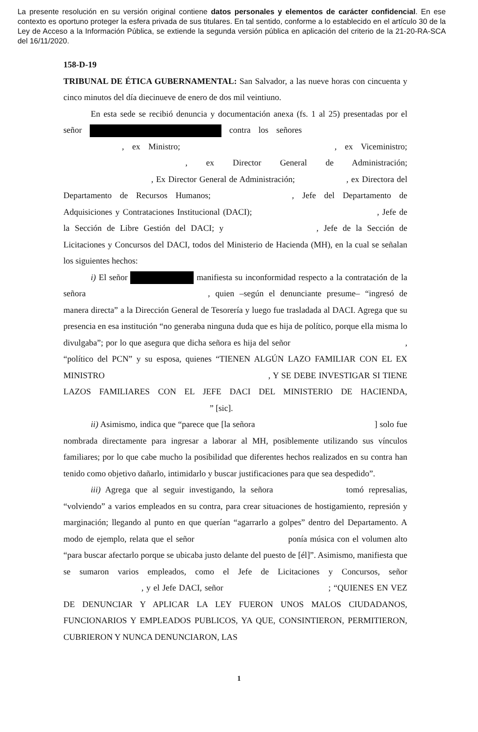La presente resolución en su versión original contiene datos personales y elementos de carácter confidencial. En ese contexto es oportuno proteger la esfera privada de sus titulares. En tal sentido, conforme a lo establecido en el artículo 30 de la Ley de Acceso a la Información Pública, se extiende la segunda versión pública en aplicación del criterio de la 21-20-RA-SCA del 16/11/2020.
158-D-19
TRIBUNAL DE ÉTICA GUBERNAMENTAL: San Salvador, a las nueve horas con cincuenta y cinco minutos del día diecinueve de enero de dos mil veintiuno.
En esta sede se recibió denuncia y documentación anexa (fs. 1 al 25) presentadas por el señor contra los señores , ex Ministro; , ex Viceministro; , ex Director General de Administración; , Ex Director General de Administración; , ex Directora del Departamento de Recursos Humanos; , Jefe del Departamento de Adquisiciones y Contrataciones Institucional (DACI); , Jefe de la Sección de Libre Gestión del DACI; y , Jefe de la Sección de Licitaciones y Concursos del DACI, todos del Ministerio de Hacienda (MH), en la cual se señalan los siguientes hechos:
i) El señor manifiesta su inconformidad respecto a la contratación de la señora , quien –según el denunciante presume– “ingresó de manera directa” a la Dirección General de Tesorería y luego fue trasladada al DACI. Agrega que su presencia en esa institución “no generaba ninguna duda que es hija de político, porque ella misma lo divulgaba”; por lo que asegura que dicha señora es hija del señor , “político del PCN” y su esposa, quienes “TIENEN ALGÚN LAZO FAMILIAR CON EL EX MINISTRO , Y SE DEBE INVESTIGAR SI TIENE LAZOS FAMILIARES CON EL JEFE DACI DEL MINISTERIO DE HACIENDA, ” [sic].
ii) Asimismo, indica que “parece que [la señora ] solo fue nombrada directamente para ingresar a laborar al MH, posiblemente utilizando sus vínculos familiares; por lo que cabe mucho la posibilidad que diferentes hechos realizados en su contra han tenido como objetivo dañarlo, intimidarlo y buscar justificaciones para que sea despedido”.
iii) Agrega que al seguir investigando, la señora tomó represalias, “volviendo” a varios empleados en su contra, para crear situaciones de hostigamiento, represión y marginación; llegando al punto en que querían “agarrarlo a golpes” dentro del Departamento. A modo de ejemplo, relata que el señor ponía música con el volumen alto “para buscar afectarlo porque se ubicaba justo delante del puesto de [él]”. Asimismo, manifiesta que se sumaron varios empleados, como el Jefe de Licitaciones y Concursos, señor , y el Jefe DACI, señor ; “QUIENES EN VEZ DE DENUNCIAR Y APLICAR LA LEY FUERON UNOS MALOS CIUDADANOS, FUNCIONARIOS Y EMPLEADOS PUBLICOS, YA QUE, CONSINTIERON, PERMITIERON, CUBRIERON Y NUNCA DENUNCIARON, LAS
1